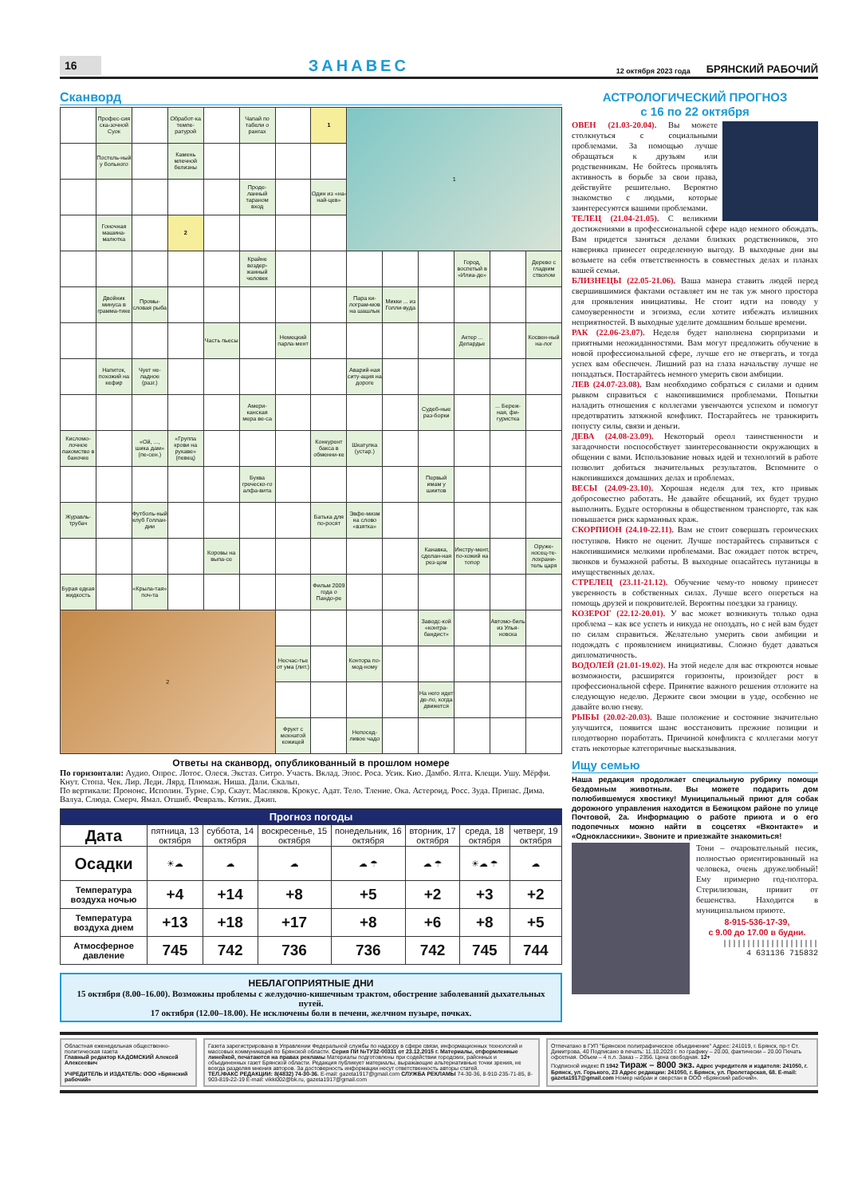16 ЗАНАВЕС 12 октября 2023 года БРЯНСКИЙ РАБОЧИЙ
Сканворд
| | Профес-сия ска-зочной Суок | | Обработ-ка темпе-ратурой | | Чапай по табели о рангах | | 1 | 1 | | | | | |
| | Постель-ный у больного | | Камень млечной белизны | | | | | | | | | | |
| | | | | | Проде-ланный тараном вход | | Один из «на-най-цев» | | | | | | |
| | Гоночная машина-малютка | | 2 | | | | | | | | | | |
| | | | | | Крайне воздер-жанный человек | | | | | | Город, воспетый в «Илиа-де» | | Дерево с гладким стволом |
| | Двойник минуса в грамма-тике | Промы-словая рыба | | | | | | Пара ки-лограм-мов на шашлык | Микки ... из Голли-вуда | | | | |
| | | | | Часть пьесы | | Немецкий парла-мент | | | | | Актер ... Депардье | | Косвен-ный на-лог |
| | Напиток, похожий на кефир | Чует не-ладное (разг.) | | | | | | Аварий-ная ситу-ация на дороге | | | | | |
| | | | | | Амери-канская мера ве-са | | | | | Судеб-ные раз-борки | | ... Береж-ная, фи-гуристка | |
| Кисломо-лочное лакомство в баночке | | «Ой, ..., шика дам» (пе-сен.) | «Группа крови на рукаве» (певец) | | | | Конкурент бакса в обменни-ке | Шкатулка (устар.) | | | | | |
| | | | | | Буква греческо-го алфа-вита | | | | | Первый имам у шиитов | | | |
| Журавль-трубач | | Футболь-ный клуб Голлан-дии | | | | | Батька для по-росят | Эвфе-мизм на слово «взятка» | | | | | |
| | | | | Коровы на выпа-се | | | | | | Канавка, сделан-ная рез-цом | Инстру-мент, по-хожий на топор | | Оруже-носец-те-лохрани-тель царя |
| Бурая едкая жидкость | | «Крыла-тая» поч-та | | | | | Фильм 2009 года о Пандо-ре | | | | | | |
| 2 | | | | | | | | | | Заводс-кой «контра-бандист» | | Автомо-биль из Улья-новска | |
| | | | | | | Несчас-тье от ума (лит.) | | Контора по-мод-ному | | | | | |
| | | | | | | | | | | На него идет де-ло, когда движется | | | |
| | | | | | | Фрукт с мохнатой кожицей | | Непосед-ливое чадо | | | | | |
Ответы на сканворд, опубликованный в прошлом номере
По горизонтали: Аудио. Опрос. Лотос. Олеся. Экстаз. Ситро. Участь. Вклад. Эпос. Роса. Усик. Кио. Дамбо. Ялта. Клещи. Ушу. Мёрфи. Кнут. Стопа. Чек. Лир. Леди. Лярд. Плюмаж. Ниша. Дали. Скальп.
По вертикали: Прононс. Исполин. Турне. Сэр. Скаут. Масляков. Крокус. Адат. Тело. Тление. Ока. Астероид. Росс. Зуда. Припас. Дима. Валуа. Слюда. Смерч. Ямал. Отшиб. Февраль. Котик. Джип.
| Прогноз погоды | | | | | | | |
| --- | --- | --- | --- | --- | --- | --- | --- |
| Дата | пятница, 13 октября | суббота, 14 октября | воскресенье, 15 октября | понедельник, 16 октября | вторник, 17 октября | среда, 18 октября | четверг, 19 октября |
| Осадки | ☀☁ | ☁ | ☁ | ☁ ☂ | ☁ ☂ | ☀☁ ☂ | ☁ |
| Температура воздуха ночью | +4 | +14 | +8 | +5 | +2 | +3 | +2 |
| Температура воздуха днем | +13 | +18 | +17 | +8 | +6 | +8 | +5 |
| Атмосферное давление | 745 | 742 | 736 | 736 | 742 | 745 | 744 |
НЕБЛАГОПРИЯТНЫЕ ДНИ
15 октября (8.00–16.00). Возможны проблемы с желудочно-кишечным трактом, обострение заболеваний дыхательных путей.
17 октября (12.00–18.00). Не исключены боли в печени, желчном пузыре, почках.
АСТРОЛОГИЧЕСКИЙ ПРОГНОЗ
с 16 по 22 октября
ОВЕН (21.03-20.04). Вы можете столкнуться с социальными проблемами. За помощью лучше обращаться к друзьям или родственникам. Не бойтесь проявлять активность в борьбе за свои права, действуйте решительно. Вероятно знакомство с людьми, которые заинтересуются вашими проблемами.
ТЕЛЕЦ (21.04-21.05). С великими достижениями в профессиональной сфере надо немного обождать. Вам придется заняться делами близких родственников, это наверняка принесет определенную выгоду. В выходные дни вы возьмете на себя ответственность в совместных делах и планах вашей семьи.
БЛИЗНЕЦЫ (22.05-21.06). Ваша манера ставить людей перед свершившимися фактами оставляет им не так уж много простора для проявления инициативы. Не стоит идти на поводу у самоуверенности и эгоизма, если хотите избежать излишних неприятностей. В выходные уделите домашним больше времени.
РАК (22.06-23.07). Неделя будет наполнена сюрпризами и приятными неожиданностями. Вам могут предложить обучение в новой профессиональной сфере, лучше его не отвергать, и тогда успех вам обеспечен. Лишний раз на глаза начальству лучше не попадаться. Постарайтесь немного умерить свои амбиции.
ЛЕВ (24.07-23.08). Вам необходимо собраться с силами и одним рывком справиться с накопившимися проблемами. Попытки наладить отношения с коллегами увенчаются успехом и помогут предотвратить затяжной конфликт. Постарайтесь не транжирить попусту силы, связи и деньги.
ДЕВА (24.08-23.09). Некоторый ореол таинственности и загадочности поспособствует заинтересованности окружающих в общении с вами. Использование новых идей и технологий в работе позволит добиться значительных результатов. Вспомните о накопившихся домашних делах и проблемах.
ВЕСЫ (24.09-23.10). Хорошая неделя для тех, кто привык добросовестно работать. Не давайте обещаний, их будет трудно выполнить. Будьте осторожны в общественном транспорте, так как повышается риск карманных краж.
СКОРПИОН (24.10-22.11). Вам не стоит совершать героических поступков. Никто не оценит. Лучше постарайтесь справиться с накопившимися мелкими проблемами. Вас ожидает поток встреч, звонков и бумажной работы. В выходные опасайтесь путаницы в имущественных делах.
СТРЕЛЕЦ (23.11-21.12). Обучение чему-то новому принесет уверенность в собственных силах. Лучше всего опереться на помощь друзей и покровителей. Вероятны поездки за границу.
КОЗЕРОГ (22.12-20.01). У вас может возникнуть только одна проблема – как все успеть и никуда не опоздать, но с ней вам будет по силам справиться. Желательно умерить свои амбиции и подождать с проявлением инициативы. Сложно будет даваться дипломатичность.
ВОДОЛЕЙ (21.01-19.02). На этой неделе для вас откроются новые возможности, расширятся горизонты, произойдет рост в профессиональной сфере. Принятие важного решения отложите на следующую неделю. Держите свои эмоции в узде, особенно не давайте волю гневу.
РЫБЫ (20.02-20.03). Ваше положение и состояние значительно улучшится, появится шанс восстановить прежние позиции и плодотворно поработать. Причиной конфликта с коллегами могут стать некоторые категоричные высказывания.
Ищу семью
Наша редакция продолжает специальную рубрику помощи бездомным животным. Вы можете подарить дом полюбившемуся хвостику! Муниципальный приют для собак дорожного управления находится в Бежицком районе по улице Почтовой, 2а. Информацию о работе приюта и о его подопечных можно найти в соцсетях «Вконтакте» и «Одноклассники». Звоните и приезжайте знакомиться!
Тони – очаровательный песик, полностью ориентированный на человека, очень дружелюбный! Ему примерно год-полтора. Стерилизован, привит от бешенства. Находится в муниципальном приюте.
8-915-536-17-39,
с 9.00 до 17.00 в будни.
||||||||||||||||||||
4 631136 715832
Областная еженедельная общественно-политическая газета
Главный редактор КАДОМСКИЙ Алексей Алексеевич
УЧРЕДИТЕЛЬ И ИЗДАТЕЛЬ: ООО «Брянский рабочий»
Газета зарегистрирована в Управлении Федеральной службы по надзору в сфере связи, информационных технологий и массовых коммуникаций по Брянской области. Серия ПИ №ТУ32-00331 от 23.12.2015 г. Материалы, отформленные линейкой, печатаются на правах рекламы Материалы подготовлены при содействии городских, районных и объединенных газет Брянской области. Редакция публикует материалы, выражающие альтернативные точки зрения, не всегда разделяя мнения авторов. За достоверность информации несут ответственность авторы статей.
ТЕЛ./ФАКС РЕДАКЦИИ: 8(4832) 74-30-36. E-mail: gazeta1917@gmail.com СЛУЖБА РЕКЛАМЫ 74-30-36, 8-910-235-71-85, 8-903-819-22-19 E-mail: vikki002@bk.ru, gazeta1917@gmail.com
Отпечатано в ГУП "Брянское полиграфическое объединение" Адрес: 241019, г. Брянск, пр-т Ст. Димитрова, 40 Подписано в печать: 11.10.2023 г. по графику – 20.00, фактически – 20.00 Печать офсетная. Объем – 4 п.л. Заказ – 2356. Цена свободная. 12+
Подписной индекс П 1942 Тираж – 8000 экз. Адрес учредителя и издателя: 241050, г. Брянск, ул. Горького, 23 Адрес редакции: 241050, г. Брянск, ул. Пролетарская, 68. E-mail: gazeta1917@gmail.com Номер набран и сверстан в ООО «Брянский рабочий».